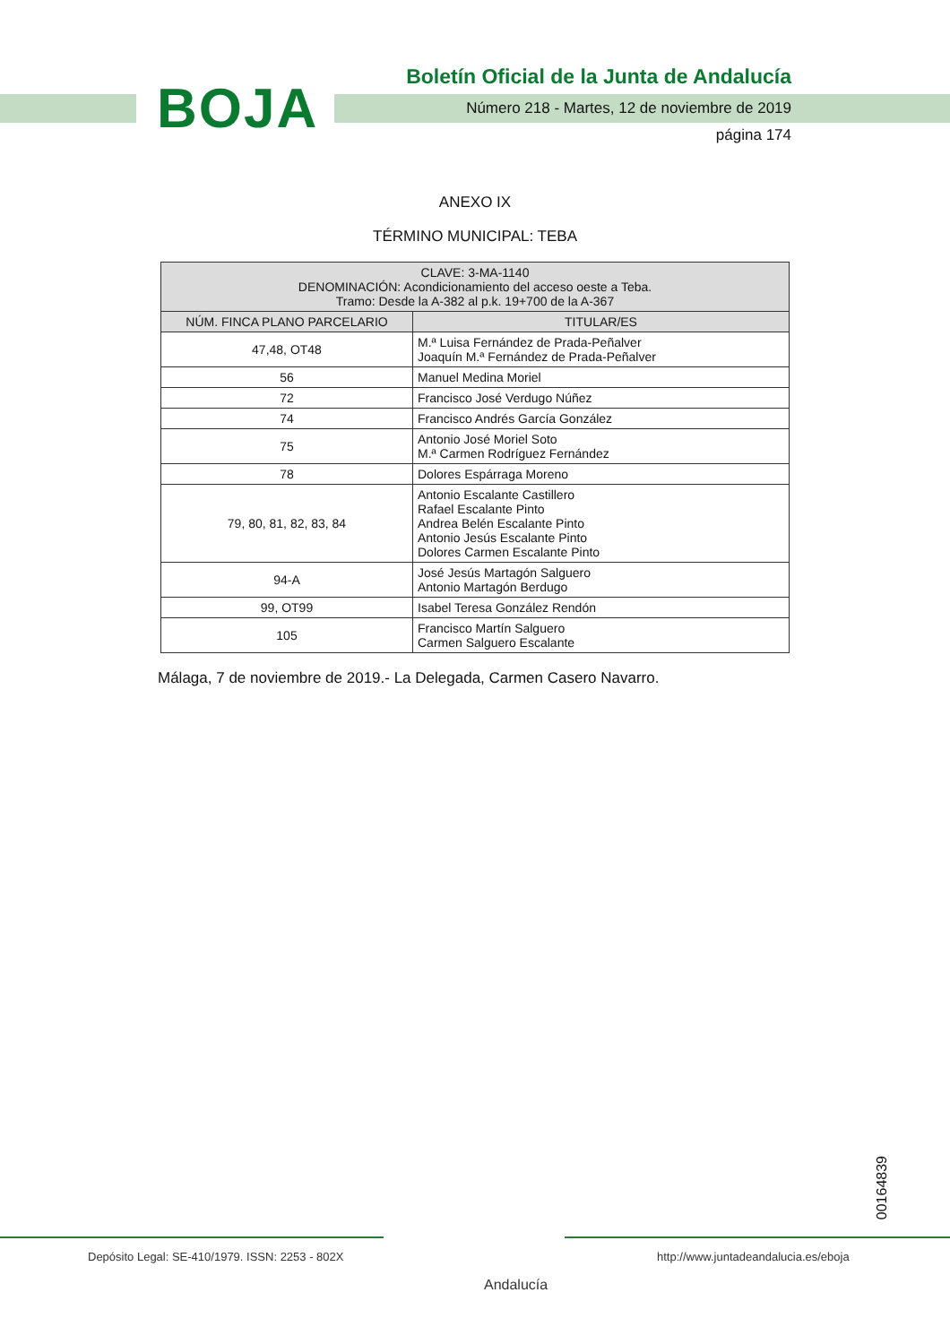BOJA
Boletín Oficial de la Junta de Andalucía
Número 218 - Martes, 12 de noviembre de 2019
página 174
ANEXO IX
TÉRMINO MUNICIPAL: TEBA
| CLAVE: 3-MA-1140 DENOMINACIÓN: Acondicionamiento del acceso oeste a Teba. Tramo: Desde la A-382 al p.k. 19+700 de la A-367 | |
| --- | --- |
| NÚM. FINCA PLANO PARCELARIO | TITULAR/ES |
| 47,48, OT48 | M.ª Luisa Fernández de Prada-Peñalver Joaquín M.ª Fernández de Prada-Peñalver |
| 56 | Manuel Medina Moriel |
| 72 | Francisco José Verdugo Núñez |
| 74 | Francisco Andrés García González |
| 75 | Antonio José Moriel Soto M.ª Carmen Rodríguez Fernández |
| 78 | Dolores Espárraga Moreno |
| 79, 80, 81, 82, 83, 84 | Antonio Escalante Castillero Rafael Escalante Pinto Andrea Belén Escalante Pinto Antonio Jesús Escalante Pinto Dolores Carmen Escalante Pinto |
| 94-A | José Jesús Martagón Salguero Antonio Martagón Berdugo |
| 99, OT99 | Isabel Teresa González Rendón |
| 105 | Francisco Martín Salguero Carmen Salguero Escalante |
Málaga, 7 de noviembre de 2019.- La Delegada, Carmen Casero Navarro.
00164839
Depósito Legal: SE-410/1979. ISSN: 2253 - 802X
Andalucía
http://www.juntadeandalucia.es/eboja